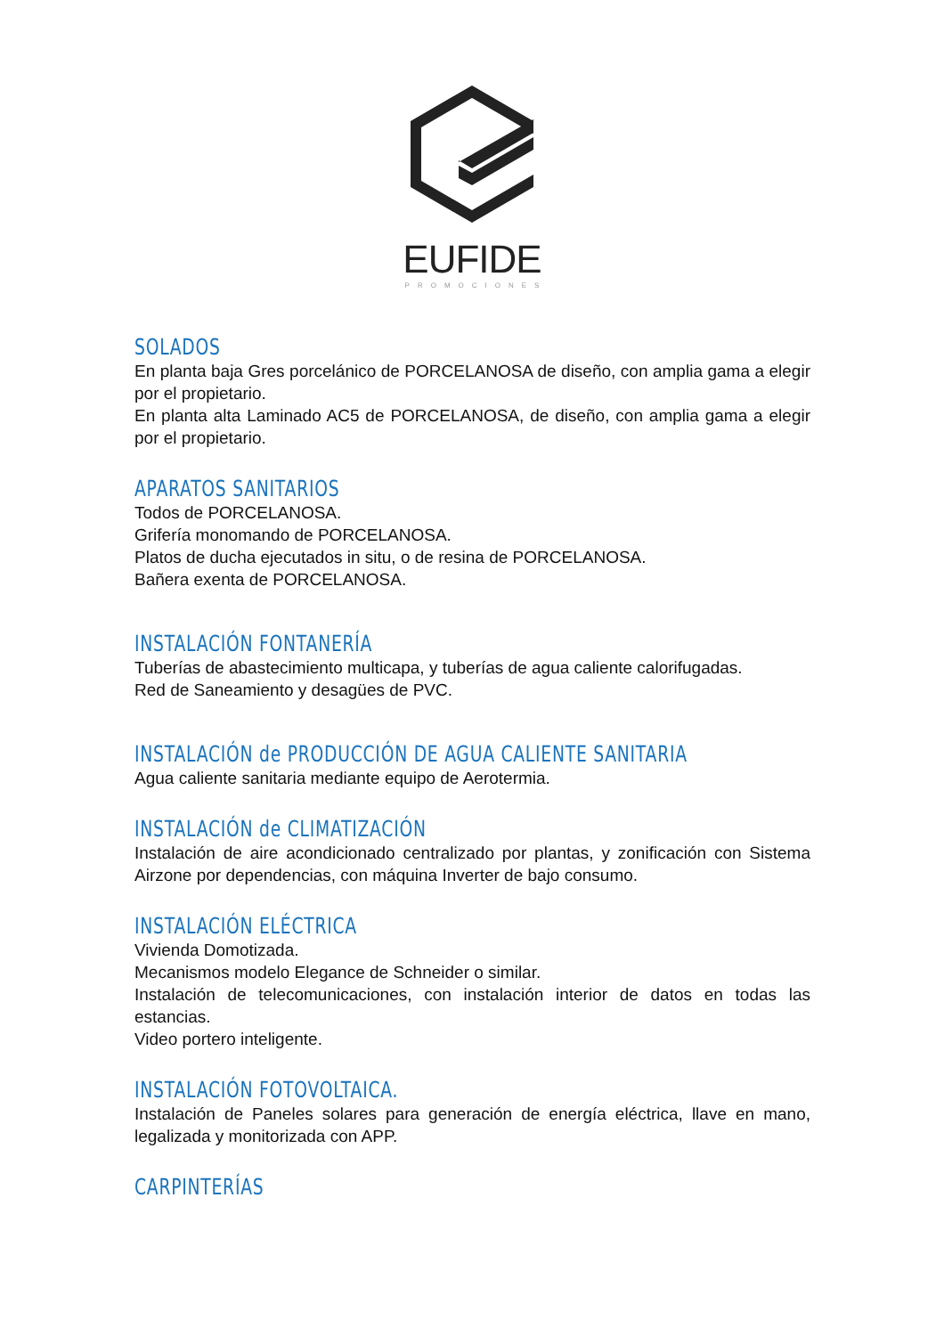EUFIDE
PROMOCIONES
SOLADOS
En planta baja Gres porcelánico de PORCELANOSA de diseño, con amplia gama a elegir por el propietario.
En planta alta Laminado AC5 de PORCELANOSA, de diseño, con amplia gama a elegir por el propietario.
APARATOS SANITARIOS
Todos de PORCELANOSA.
Grifería monomando de PORCELANOSA.
Platos de ducha ejecutados in situ, o de resina de PORCELANOSA.
Bañera exenta de PORCELANOSA.
INSTALACIÓN FONTANERÍA
Tuberías de abastecimiento multicapa, y tuberías de agua caliente calorifugadas.
Red de Saneamiento y desagües de PVC.
INSTALACIÓN de PRODUCCIÓN DE AGUA CALIENTE SANITARIA
Agua caliente sanitaria mediante equipo de Aerotermia.
INSTALACIÓN de CLIMATIZACIÓN
Instalación de aire acondicionado centralizado por plantas, y zonificación con Sistema Airzone por dependencias, con máquina Inverter de bajo consumo.
INSTALACIÓN ELÉCTRICA
Vivienda Domotizada.
Mecanismos modelo Elegance de Schneider o similar.
Instalación de telecomunicaciones, con instalación interior de datos en todas las estancias.
Video portero inteligente.
INSTALACIÓN FOTOVOLTAICA.
Instalación de Paneles solares para generación de energía eléctrica, llave en mano, legalizada y monitorizada con APP.
CARPINTERÍAS